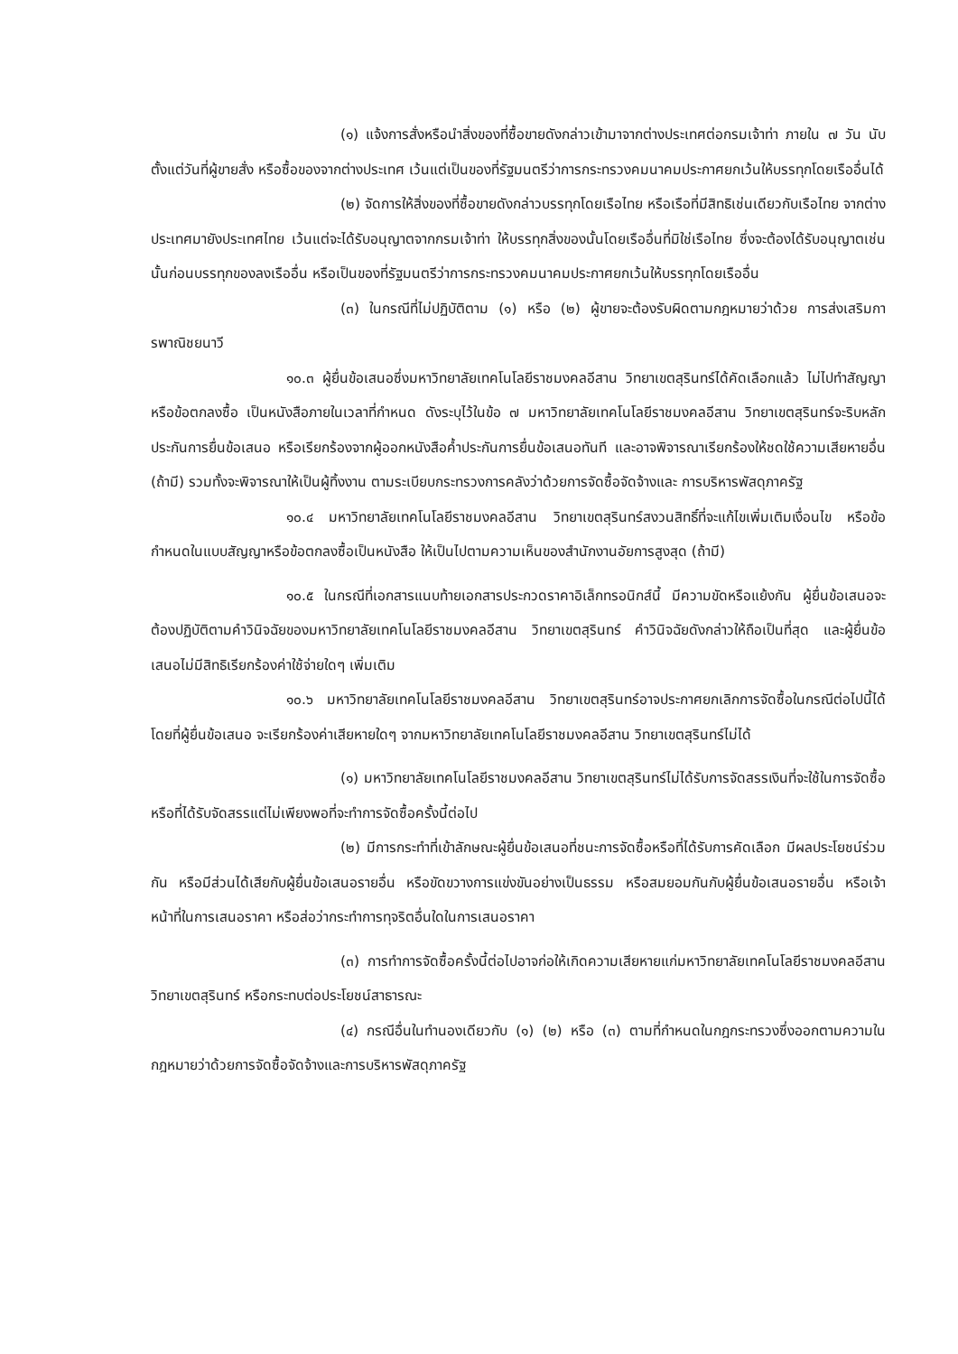(๑) แจ้งการสั่งหรือนำสิ่งของที่ซื้อขายดังกล่าวเข้ามาจากต่างประเทศต่อกรมเจ้าท่า ภายใน ๗ วัน นับตั้งแต่วันที่ผู้ขายสั่ง หรือซื้อของจากต่างประเทศ เว้นแต่เป็นของที่รัฐมนตรีว่าการกระทรวงคมนาคมประกาศยกเว้นให้บรรทุกโดยเรืออื่นได้
(๒) จัดการให้สิ่งของที่ซื้อขายดังกล่าวบรรทุกโดยเรือไทย หรือเรือที่มีสิทธิเช่นเดียวกับเรือไทย จากต่างประเทศมายังประเทศไทย เว้นแต่จะได้รับอนุญาตจากกรมเจ้าท่า ให้บรรทุกสิ่งของนั้นโดยเรืออื่นที่มิใช่เรือไทย ซึ่งจะต้องได้รับอนุญาตเช่นนั้นก่อนบรรทุกของลงเรืออื่น หรือเป็นของที่รัฐมนตรีว่าการกระทรวงคมนาคมประกาศยกเว้นให้บรรทุกโดยเรืออื่น
(๓) ในกรณีที่ไม่ปฏิบัติตาม (๑) หรือ (๒) ผู้ขายจะต้องรับผิดตามกฎหมายว่าด้วย การส่งเสริมการพาณิชยนาวี
๑๐.๓ ผู้ยื่นข้อเสนอซึ่งมหาวิทยาลัยเทคโนโลยีราชมงคลอีสาน วิทยาเขตสุรินทร์ได้คัดเลือกแล้ว ไม่ไปทำสัญญาหรือข้อตกลงซื้อ เป็นหนังสือภายในเวลาที่กำหนด ดังระบุไว้ในข้อ ๗ มหาวิทยาลัยเทคโนโลยีราชมงคลอีสาน วิทยาเขตสุรินทร์จะริบหลักประกันการยื่นข้อเสนอ หรือเรียกร้องจากผู้ออกหนังสือค้ำประกันการยื่นข้อเสนอทันที และอาจพิจารณาเรียกร้องให้ชดใช้ความเสียหายอื่น (ถ้ามี) รวมทั้งจะพิจารณาให้เป็นผู้ทิ้งงาน ตามระเบียบกระทรวงการคลังว่าด้วยการจัดซื้อจัดจ้างและ การบริหารพัสดุภาครัฐ
๑๐.๔ มหาวิทยาลัยเทคโนโลยีราชมงคลอีสาน วิทยาเขตสุรินทร์สงวนสิทธิ์ที่จะแก้ไขเพิ่มเติมเงื่อนไข หรือข้อกำหนดในแบบสัญญาหรือข้อตกลงซื้อเป็นหนังสือ ให้เป็นไปตามความเห็นของสำนักงานอัยการสูงสุด (ถ้ามี)
๑๐.๕ ในกรณีที่เอกสารแนบท้ายเอกสารประกวดราคาอิเล็กทรอนิกส์นี้ มีความขัดหรือแย้งกัน ผู้ยื่นข้อเสนอจะต้องปฏิบัติตามคำวินิจฉัยของมหาวิทยาลัยเทคโนโลยีราชมงคลอีสาน วิทยาเขตสุรินทร์ คำวินิจฉัยดังกล่าวให้ถือเป็นที่สุด และผู้ยื่นข้อเสนอไม่มีสิทธิเรียกร้องค่าใช้จ่ายใดๆ เพิ่มเติม
๑๐.๖ มหาวิทยาลัยเทคโนโลยีราชมงคลอีสาน วิทยาเขตสุรินทร์อาจประกาศยกเลิกการจัดซื้อในกรณีต่อไปนี้ได้ โดยที่ผู้ยื่นข้อเสนอ จะเรียกร้องค่าเสียหายใดๆ จากมหาวิทยาลัยเทคโนโลยีราชมงคลอีสาน วิทยาเขตสุรินทร์ไม่ได้
(๑) มหาวิทยาลัยเทคโนโลยีราชมงคลอีสาน วิทยาเขตสุรินทร์ไม่ได้รับการจัดสรรเงินที่จะใช้ในการจัดซื้อหรือที่ได้รับจัดสรรแต่ไม่เพียงพอที่จะทำการจัดซื้อครั้งนี้ต่อไป
(๒) มีการกระทำที่เข้าลักษณะผู้ยื่นข้อเสนอที่ชนะการจัดซื้อหรือที่ได้รับการคัดเลือก มีผลประโยชน์ร่วมกัน หรือมีส่วนได้เสียกับผู้ยื่นข้อเสนอรายอื่น หรือขัดขวางการแข่งขันอย่างเป็นธรรม หรือสมยอมกันกับผู้ยื่นข้อเสนอรายอื่น หรือเจ้าหน้าที่ในการเสนอราคา หรือส่อว่ากระทำการทุจริตอื่นใดในการเสนอราคา
(๓) การทำการจัดซื้อครั้งนี้ต่อไปอาจก่อให้เกิดความเสียหายแก่มหาวิทยาลัยเทคโนโลยีราชมงคลอีสาน วิทยาเขตสุรินทร์ หรือกระทบต่อประโยชน์สาธารณะ
(๔) กรณีอื่นในทำนองเดียวกับ (๑) (๒) หรือ (๓) ตามที่กำหนดในกฎกระทรวงซึ่งออกตามความในกฎหมายว่าด้วยการจัดซื้อจัดจ้างและการบริหารพัสดุภาครัฐ